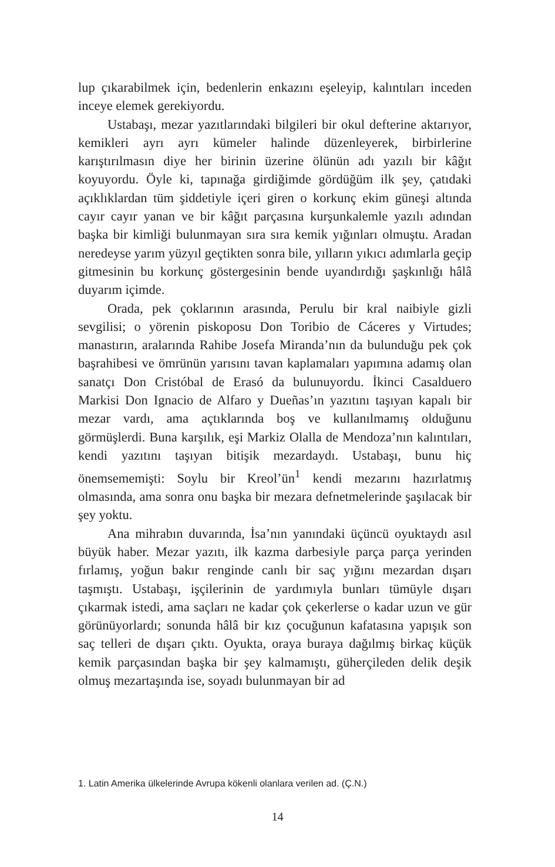lup çıkarabilmek için, bedenlerin enkazını eşeleyip, kalıntıları inceden inceye elemek gerekiyordu.
Ustabaşı, mezar yazıtlarındaki bilgileri bir okul defterine aktarıyor, kemikleri ayrı ayrı kümeler halinde düzenleyerek, birbirlerine karıştırılmasın diye her birinin üzerine ölünün adı yazılı bir kâğıt koyuyordu. Öyle ki, tapınağa girdiğimde gördüğüm ilk şey, çatıdaki açıklıklardan tüm şiddetiyle içeri giren o korkunç ekim güneşi altında cayır cayır yanan ve bir kâğıt parçasına kurşunkalemle yazılı adından başka bir kimliği bulunmayan sıra sıra kemik yığınları olmuştu. Aradan neredeyse yarım yüzyıl geçtikten sonra bile, yılların yıkıcı adımlarla geçip gitmesinin bu korkunç göstergesinin bende uyandırdığı şaşkınlığı hâlâ duyarım içimde.
Orada, pek çoklarının arasında, Perulu bir kral naibiyle gizli sevgilisi; o yörenin piskoposu Don Toribio de Cáceres y Virtudes; manastırın, aralarında Rahibe Josefa Miranda’nın da bulunduğu pek çok başrahibesi ve ömrünün yarısını tavan kaplamaları yapımına adamış olan sanatçı Don Cristóbal de Erasó da bulunuyordu. İkinci Casalduero Markisi Don Ignacio de Alfaro y Dueñas’ın yazıtını taşıyan kapalı bir mezar vardı, ama açtıklarında boş ve kullanılmamış olduğunu görmüşlerdi. Buna karşılık, eşi Markiz Olalla de Mendoza’nın kalıntıları, kendi yazıtını taşıyan bitişik mezardaydı. Ustabaşı, bunu hiç önemsememişti: Soylu bir Kreol’ün<sup>1</sup> kendi mezarını hazırlatmış olmasında, ama sonra onu başka bir mezara defnetmelerinde şaşılacak bir şey yoktu.
Ana mihrabın duvarında, İsa’nın yanındaki üçüncü oyuktaydı asıl büyük haber. Mezar yazıtı, ilk kazma darbesiyle parça parça yerinden fırlamış, yoğun bakır renginde canlı bir saç yığını mezardan dışarı taşmıştı. Ustabaşı, işçilerinin de yardımıyla bunları tümüyle dışarı çıkarmak istedi, ama saçları ne kadar çok çekerlerse o kadar uzun ve gür görünüyorlardı; sonunda hâlâ bir kız çocuğunun kafatasına yapışık son saç telleri de dışarı çıktı. Oyukta, oraya buraya dağılmış birkaç küçük kemik parçasından başka bir şey kalmamıştı, güherçileden delik deşik olmuş mezartaşında ise, soyadı bulunmayan bir ad
1. Latin Amerika ülkelerinde Avrupa kökenli olanlara verilen ad. (Ç.N.)
14